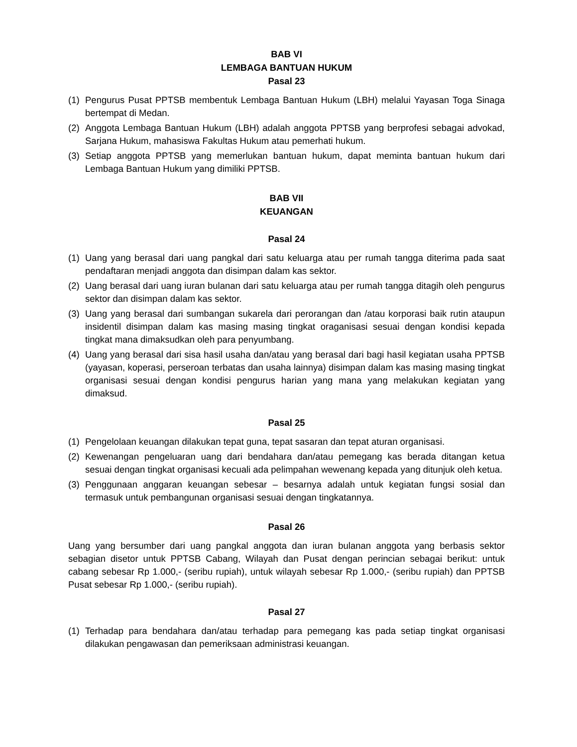BAB VI
LEMBAGA BANTUAN HUKUM
Pasal 23
(1) Pengurus Pusat PPTSB membentuk Lembaga Bantuan Hukum (LBH) melalui Yayasan Toga Sinaga bertempat di Medan.
(2) Anggota Lembaga Bantuan Hukum (LBH) adalah anggota PPTSB yang berprofesi sebagai advokad, Sarjana Hukum, mahasiswa Fakultas Hukum atau pemerhati hukum.
(3) Setiap anggota PPTSB yang memerlukan bantuan hukum, dapat meminta bantuan hukum dari Lembaga Bantuan Hukum yang dimiliki PPTSB.
BAB VII
KEUANGAN
Pasal 24
(1) Uang yang berasal dari uang pangkal dari satu keluarga atau per rumah tangga diterima pada saat pendaftaran menjadi anggota dan disimpan dalam kas sektor.
(2) Uang berasal dari uang iuran bulanan dari satu keluarga atau per rumah tangga ditagih oleh pengurus sektor dan disimpan dalam kas sektor.
(3) Uang yang berasal dari sumbangan sukarela dari perorangan dan /atau korporasi baik rutin ataupun insidentil disimpan dalam kas masing masing tingkat oraganisasi sesuai dengan kondisi kepada tingkat mana dimaksudkan oleh para penyumbang.
(4) Uang yang berasal dari sisa hasil usaha dan/atau yang berasal dari bagi hasil kegiatan usaha PPTSB (yayasan, koperasi, perseroan terbatas dan usaha lainnya) disimpan dalam kas masing masing tingkat organisasi sesuai dengan kondisi pengurus harian yang mana yang melakukan kegiatan yang dimaksud.
Pasal 25
(1) Pengelolaan keuangan dilakukan tepat guna, tepat sasaran dan tepat aturan organisasi.
(2) Kewenangan pengeluaran uang dari bendahara dan/atau pemegang kas berada ditangan ketua sesuai dengan tingkat organisasi kecuali ada pelimpahan wewenang kepada yang ditunjuk oleh ketua.
(3) Penggunaan anggaran keuangan sebesar – besarnya adalah untuk kegiatan fungsi sosial dan termasuk untuk pembangunan organisasi sesuai dengan tingkatannya.
Pasal 26
Uang yang bersumber dari uang pangkal anggota dan iuran bulanan anggota yang berbasis sektor sebagian disetor untuk PPTSB Cabang, Wilayah dan Pusat dengan perincian sebagai berikut: untuk cabang sebesar Rp 1.000,- (seribu rupiah), untuk wilayah sebesar Rp 1.000,- (seribu rupiah) dan PPTSB Pusat sebesar Rp 1.000,- (seribu rupiah).
Pasal 27
(1) Terhadap para bendahara dan/atau terhadap para pemegang kas pada setiap tingkat organisasi dilakukan pengawasan dan pemeriksaan administrasi keuangan.